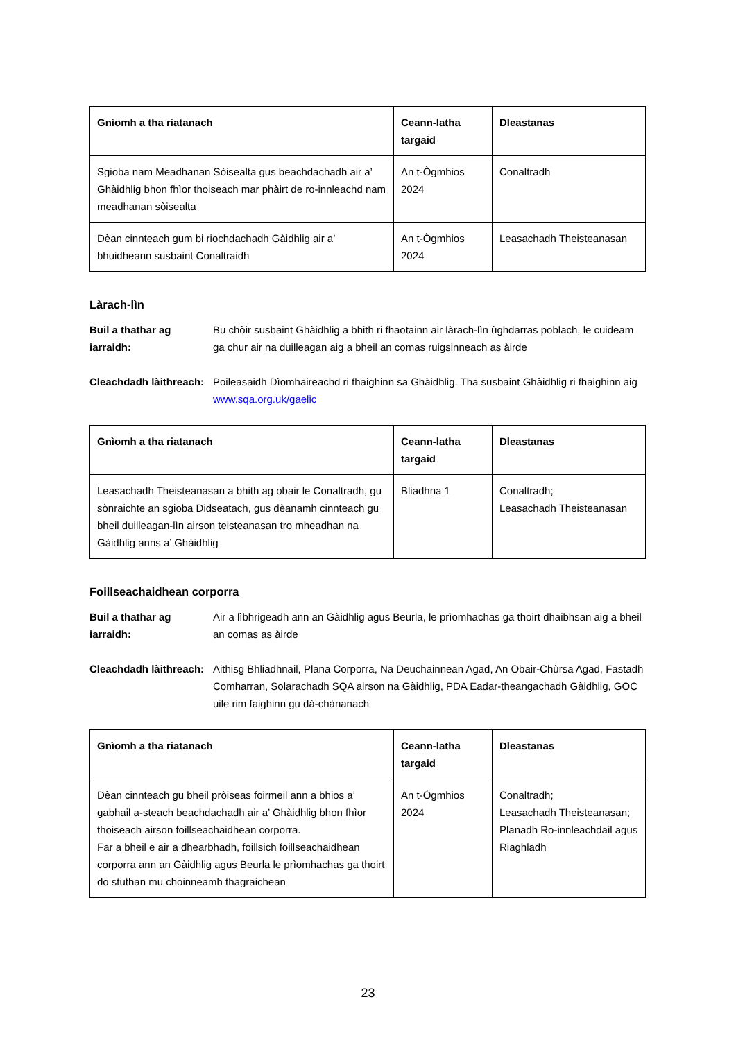| Gnìomh a tha riatanach | Ceann-latha targaid | Dleastanas |
| --- | --- | --- |
| Sgioba nam Meadhanan Sòisealta gus beachdachadh air a’ Ghàidhlig bhon fhìor thoiseach mar phàirt de ro-innleachd nam meadhanan sòisealta | An t-Ògmhios 2024 | Conaltradh |
| Dèan cinnteach gum bi riochdachadh Gàidhlig air a’ bhuidheann susbaint Conaltraidh | An t-Ògmhios 2024 | Leasachadh Theisteanasan |
Làrach-lìn
Buil a thathar ag iarraidh: Bu chòir susbaint Ghàidhlig a bhith ri fhaotainn air làrach-lìn ùghdarras poblach, le cuideam ga chur air na duilleagan aig a bheil an comas ruigsinneach as àirde
Cleachdadh làithreach: Poileasaidh Dìomhaireachd ri fhaighinn sa Ghàidhlig. Tha susbaint Ghàidhlig ri fhaighinn aig www.sqa.org.uk/gaelic
| Gnìomh a tha riatanach | Ceann-latha targaid | Dleastanas |
| --- | --- | --- |
| Leasachadh Theisteanasan a bhith ag obair le Conaltradh, gu sònraichte an sgioba Didseatach, gus dèanamh cinnteach gu bheil duilleagan-lìn airson teisteanasan tro mheadhan na Gàidhlig anns a’ Ghàidhlig | Bliadhna 1 | Conaltradh; Leasachadh Theisteanasan |
Foillseachaidhean corporra
Buil a thathar ag iarraidh: Air a lìbhrigeadh ann an Gàidhlig agus Beurla, le prìomhachas ga thoirt dhaibhsan aig a bheil an comas as àirde
Cleachdadh làithreach: Aithisg Bhliadhnail, Plana Corporra, Na Deuchainnean Agad, An Obair-Chùrsa Agad, Fastadh Comharran, Solarachadh SQA airson na Gàidhlig, PDA Eadar-theangachadh Gàidhlig, GOC uile rim faighinn gu dà-chànanach
| Gnìomh a tha riatanach | Ceann-latha targaid | Dleastanas |
| --- | --- | --- |
| Dèan cinnteach gu bheil pròiseas foirmeil ann a bhios a’ gabhail a-steach beachdachadh air a’ Ghàidhlig bhon fhìor thoiseach airson foillseachaidhean corporra. Far a bheil e air a dhearbhadh, foillsich foillseachaidhean corporra ann an Gàidhlig agus Beurla le prìomhachas ga thoirt do stuthan mu choinneamh thagraichean | An t-Ògmhios 2024 | Conaltradh; Leasachadh Theisteanasan; Planadh Ro-innleachdail agus Riaghladh |
23